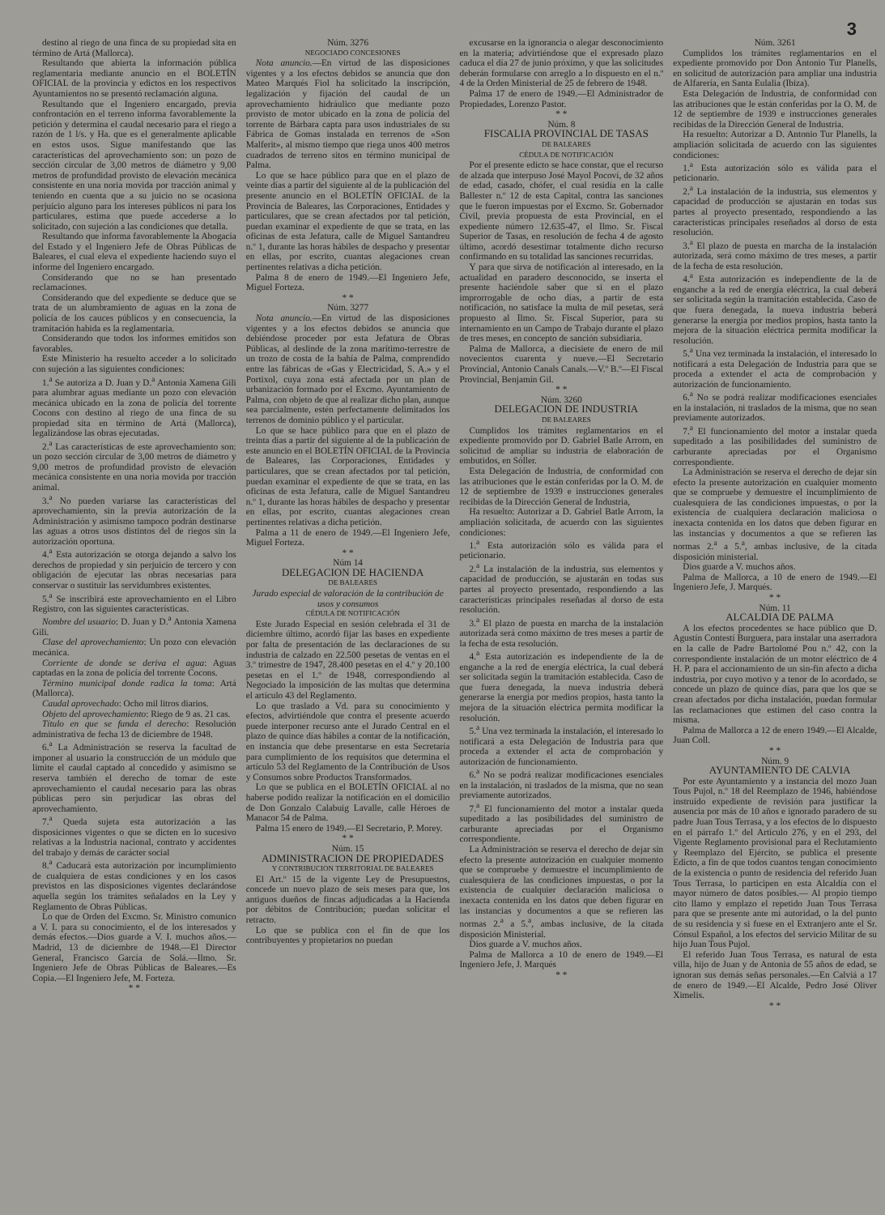3
destino al riego de una finca de su propiedad sita en término de Artá (Mallorca).
Resultando que abierta la información pública reglamentaria mediante anuncio en el BOLETÍN OFICIAL de la provincia y edictos en los respectivos Ayuntamientos no se presentó reclamación alguna.
Resultando que el Ingeniero encargado, previa confrontación en el terreno informa favorablemente la petición y determina el caudal necesario para el riego a razón de 1 l/s. y Ha. que es el generalmente aplicable en estos usos. Sigue manifestando que las características del aprovechamiento son: un pozo de sección circular de 3,00 metros de diámetro y 9,00 metros de profundidad provisto de elevación mecánica consistente en una noria movida por tracción animal y teniendo en cuenta que a su juicio no se ocasiona perjuicio alguno para los intereses públicos ni para los particulares, estima que puede accederse a lo solicitado, con sujeción a las condiciones que detalla.
Resultando que informa favorablemente la Abogacía del Estado y el Ingeniero Jefe de Obras Públicas de Baleares, el cual eleva el expediente haciendo suyo el informe del Ingeniero encargado.
Considerando que no se han presentado reclamaciones.
Considerando que del expediente se deduce que se trata de un alumbramiento de aguas en la zona de policía de los cauces públicos y en consecuencia, la tramitación habida es la reglamentaria.
Considerando que todos los informes emitidos son favorables.
Este Ministerio ha resuelto acceder a lo solicitado con sujeción a las siguientes condiciones:
1.<sup>a</sup> Se autoriza a D. Juan y D.<sup>a</sup> Antonia Xamena Gili para alumbrar aguas mediante un pozo con elevación mecánica ubicado en la zona de policía del torrente Cocons con destino al riego de una finca de su propiedad sita en término de Artá (Mallorca), legalizándose las obras ejecutadas.
2.<sup>a</sup> Las características de este aprovechamiento son: un pozo sección circular de 3,00 metros de diámetro y 9,00 metros de profundidad provisto de elevación mecánica consistente en una noria movida por tracción animal.
3.<sup>a</sup> No pueden variarse las características del aprovechamiento, sin la previa autorización de la Administración y asimismo tampoco podrán destinarse las aguas a otros usos distintos del de riegos sin la autorización oportuna.
4.<sup>a</sup> Esta autorización se otorga dejando a salvo los derechos de propiedad y sin perjuicio de tercero y con obligación de ejecutar las obras necesarias para conservar o sustituir las servidumbres existentes.
5.<sup>a</sup> Se inscribirá este aprovechamiento en el Libro Registro, con las siguientes características.
Nombre del usuario: D. Juan y D.<sup>a</sup> Antonia Xamena Gili.
Clase del aprovechamiento: Un pozo con elevación mecánica.
Corriente de donde se deriva el agua: Aguas captadas en la zona de policía del torrente Cocons.
Término municipal donde radica la toma: Artá (Mallorca).
Caudal aprovechado: Ocho mil litros diarios.
Objeto del aprovechamiento: Riego de 9 as. 21 cas.
Título en que se funda el derecho: Resolución administrativa de fecha 13 de diciembre de 1948.
6.<sup>a</sup> La Administración se reserva la facultad de imponer al usuario la construcción de un módulo que limite el caudal captado al concedido y asimismo se reserva también el derecho de tomar de este aprovechamiento el caudal necesario para las obras públicas pero sin perjudicar las obras del aprovechamiento.
7.<sup>a</sup> Queda sujeta esta autorización a las disposiciones vigentes o que se dicten en lo sucesivo relativas a la Industria nacional, contrato y accidentes del trabajo y demás de carácter social
8.<sup>a</sup> Caducará esta autorización por incumplimiento de cualquiera de estas condiciones y en los casos previstos en las disposiciones vigentes declarándose aquella según los trámites señalados en la Ley y Reglamento de Obras Públicas.
Lo que de Orden del Excmo. Sr. Ministro comunico a V. I. para su conocimiento, el de los interesados y demás efectos.—Dios guarde a V. I. muchos años.—Madrid, 13 de diciembre de 1948.—El Director General, Francisco García de Solá.—Ilmo. Sr. Ingeniero Jefe de Obras Públicas de Baleares.—Es Copia.—El Ingeniero Jefe, M. Forteza.
* *
Núm. 3276
NEGOCIADO CONCESIONES
Nota anuncio.—En virtud de las disposiciones vigentes y a los efectos debidos se anuncia que don Mateo Marqués Fiol ha solicitado la inscripción, legalización y fijación del caudal de un aprovechamiento hidráulico que mediante pozo provisto de motor ubicado en la zona de policía del torrente de Bárbara capta para usos industriales de su Fábrica de Gomas instalada en terrenos de «Son Malferit», al mismo tiempo que riega unos 400 metros cuadrados de terreno sitos en término municipal de Palma.
Lo que se hace público para que en el plazo de veinte días a partir del siguiente al de la publicación del presente anuncio en el BOLETÍN OFICIAL de la Provincia de Baleares, las Corporaciones, Entidades y particulares, que se crean afectados por tal petición, puedan examinar el expediente de que se trata, en las oficinas de esta Jefatura, calle de Miguel Santandreu n.º 1, durante las horas hábiles de despacho y presentar en ellas, por escrito, cuantas alegaciones crean pertinentes relativas a dicha petición.
Palma 8 de enero de 1949.—El Ingeniero Jefe, Miguel Forteza.
* *
Núm. 3277
Nota anuncio.—En virtud de las disposiciones vigentes y a los efectos debidos se anuncia que debiéndose proceder por esta Jefatura de Obras Públicas, al deslinde de la zona marítimo-terrestre de un trozo de costa de la bahía de Palma, comprendido entre las fábricas de «Gas y Electricidad, S. A.» y el Portixol, cuya zona está afectada por un plan de urbanización formado por el Excmo. Ayuntamiento de Palma, con objeto de que al realizar dicho plan, aunque sea parcialmente, estén perfectamente delimitados los terrenos de dominio público y el particular.
Lo que se hace público para que en el plazo de treinta días a partir del siguiente al de la publicación de este anuncio en el BOLETÍN OFICIAL de la Provincia de Baleares, las Corporaciones, Entidades y particulares, que se crean afectados por tal petición, puedan examinar el expediente de que se trata, en las oficinas de esta Jefatura, calle de Miguel Santandreu n.º 1, durante las horas hábiles de despacho y presentar en ellas, por escrito, cuantas alegaciones crean pertinentes relativas a dicha petición.
Palma a 11 de enero de 1949.—El Ingeniero Jefe, Miguel Forteza.
* *
Núm 14
DELEGACION DE HACIENDA
DE BALEARES
Jurado especial de valoración de la contribución de usos y consumos
CÉDULA DE NOTIFICACIÓN
Este Jurado Especial en sesión celebrada el 31 de diciembre último, acordó fijar las bases en expediente por falta de presentación de las declaraciones de su industria de calzado en 22.500 pesetas de ventas en el 3.º trimestre de 1947, 28.400 pesetas en el 4.º y 20.100 pesetas en el 1.º de 1948, correspondiendo al Negociado la imposición de las multas que determina el artículo 43 del Reglamento.
Lo que traslado a Vd. para su conocimiento y efectos, advirtiéndole que contra el presente acuerdo puede interponer recurso ante el Jurado Central en el plazo de quince días hábiles a contar de la notificación, en instancia que debe presentarse en esta Secretaría para cumplimiento de los requisitos que determina el artículo 53 del Reglamento de la Contribución de Usos y Consumos sobre Productos Transformados.
Lo que se publica en el BOLETÍN OFICIAL al no haberse podido realizar la notificación en el domicilio de Don Gonzalo Calabuig Lavalle, calle Héroes de Manacor 54 de Palma.
Palma 15 enero de 1949.—El Secretario, P. Morey.
* *
Núm. 15
ADMINISTRACION DE PROPIEDADES
Y CONTRIBUCION TERRITORIAL DE BALEARES
El Art.º 15 de la vigente Ley de Presupuestos, concede un nuevo plazo de seis meses para que, los antiguos dueños de fincas adjudicadas a la Hacienda por débitos de Contribución; puedan solicitar el retracto.
Lo que se publica con el fin de que los contribuyentes y propietarios no puedan
excusarse en la ignorancia o alegar desconocimiento en la materia; advirtiéndose que el expresado plazo caduca el día 27 de junio próximo, y que las solicitudes deberán formularse con arreglo a lo dispuesto en el n.º 4 de la Orden Ministerial de 25 de febrero de 1948.
Palma 17 de enero de 1949.—El Administrador de Propiedades, Lorenzo Pastor.
* *
Núm. 8
FISCALIA PROVINCIAL DE TASAS
DE BALEARES
CÉDULA DE NOTIFICACIÓN
Por el presente edicto se hace constar, que el recurso de alzada que interpuso José Mayol Pocoví, de 32 años de edad, casado, chófer, el cual residía en la calle Ballester n.º 12 de esta Capital, contra las sanciones que le fueron impuestas por el Excmo. Sr. Gobernador Civil, previa propuesta de esta Provincial, en el expediente número 12.635-47, el Ilmo. Sr. Fiscal Superior de Tasas, en resolución de fecha 4 de agosto último, acordó desestimar totalmente dicho recurso confirmando en su totalidad las sanciones recurridas.
Y para que sirva de notificación al interesado, en la actualidad en paradero desconocido, se inserta el presente haciéndole saber que si en el plazo improrrogable de ocho días, a partir de esta notificación, no satisface la multa de mil pesetas, será propuesto al Ilmo. Sr. Fiscal Superior, para su internamiento en un Campo de Trabajo durante el plazo de tres meses, en concepto de sanción subsidiaria.
Palma de Mallorca, a diecisiete de enero de mil novecientos cuarenta y nueve.—El Secretario Provincial, Antonio Canals Canals.—V.º B.º—El Fiscal Provincial, Benjamín Gil.
* *
Núm. 3260
DELEGACION DE INDUSTRIA
DE BALEARES
Cumplidos los trámites reglamentarios en el expediente promovido por D. Gabriel Batle Arrom, en solicitud de ampliar su industria de elaboración de embutidos, en Sóller.
Esta Delegación de Industria, de conformidad con las atribuciones que le están conferidas por la O. M. de 12 de septiembre de 1939 e instrucciones generales recibidas de la Dirección General de Industria,
Ha resuelto: Autorizar a D. Gabriel Batle Arrom, la ampliación solicitada, de acuerdo con las siguientes condiciones:
1.<sup>a</sup> Esta autorización sólo es válida para el peticionario.
2.<sup>a</sup> La instalación de la industria, sus elementos y capacidad de producción, se ajustarán en todas sus partes al proyecto presentado, respondiendo a las características principales reseñadas al dorso de esta resolución.
3.<sup>a</sup> El plazo de puesta en marcha de la instalación autorizada será como máximo de tres meses a partir de la fecha de esta resolución.
4.<sup>a</sup> Esta autorización es independiente de la de enganche a la red de energía eléctrica, la cual deberá ser solicitada según la tramitación establecida. Caso de que fuera denegada, la nueva industria deberá generarse la energía por medios propios, hasta tanto la mejora de la situación eléctrica permita modificar la resolución.
5.<sup>a</sup> Una vez terminada la instalación, el interesado lo notificará a esta Delegación de Industria para que proceda a extender el acta de comprobación y autorización de funcionamiento.
6.<sup>a</sup> No se podrá realizar modificaciones esenciales en la instalación, ni traslados de la misma, que no sean previamente autorizados.
7.<sup>a</sup> El funcionamiento del motor a instalar queda supeditado a las posibilidades del suministro de carburante apreciadas por el Organismo correspondiente.
La Administración se reserva el derecho de dejar sin efecto la presente autorización en cualquier momento que se compruebe y demuestre el incumplimiento de cualesquiera de las condiciones impuestas, o por la existencia de cualquier declaración maliciosa o inexacta contenida en los datos que deben figurar en las instancias y documentos a que se refieren las normas 2.<sup>a</sup> a 5.<sup>a</sup>, ambas inclusive, de la citada disposición Ministerial.
Dios guarde a V. muchos años.
Palma de Mallorca a 10 de enero de 1949.—El Ingeniero Jefe, J. Marqués
* *
Núm. 3261
Cumplidos los trámites reglamentarios en el expediente promovido por Don Antonio Tur Planells, en solicitud de autorización para ampliar una industria de Alfarería, en Santa Eulalia (Ibiza).
Esta Delegación de Industria, de conformidad con las atribuciones que le están conferidas por la O. M. de 12 de septiembre de 1939 e instrucciones generales recibidas de la Dirección General de Industria.
Ha resuelto: Autorizar a D. Antonio Tur Planells, la ampliación solicitada de acuerdo con las siguientes condiciones:
1.<sup>a</sup> Esta autorización sólo es válida para el peticionario.
2.<sup>a</sup> La instalación de la industria, sus elementos y capacidad de producción se ajustarán en todas sus partes al proyecto presentado, respondiendo a las características principales reseñados al dorso de esta resolución.
3.<sup>a</sup> El plazo de puesta en marcha de la instalación autorizada, será como máximo de tres meses, a partir de la fecha de esta resolución.
4.<sup>a</sup> Esta autorización es independiente de la de enganche a la red de energía eléctrica, la cual deberá ser solicitada según la tramitación establecida. Caso de que fuera denegada, la nueva industria beberá generarse la energía por medios propios, hasta tanto la mejora de la situación eléctrica permita modificar la resolución.
5.<sup>a</sup> Una vez terminada la instalación, el interesado lo notificará a esta Delegación de Industria para que se proceda a extender el acta de comprobación y autorización de funcionamiento.
6.<sup>a</sup> No se podrá realizar modificaciones esenciales en la instalación, ni traslados de la misma, que no sean previamente autorizados.
7.<sup>a</sup> El funcionamiento del motor a instalar queda supeditado a las posibilidades del suministro de carburante apreciadas por el Organismo correspondiente.
La Administración se reserva el derecho de dejar sin efecto la presente autorización en cualquier momento que se compruebe y demuestre el incumplimiento de cualesquiera de las condiciones impuestas, o por la existencia de cualquiera declaración maliciosa o inexacta contenida en los datos que deben figurar en las instancias y documentos a que se refieren las normas 2.<sup>a</sup> a 5.<sup>a</sup>, ambas inclusive, de la citada disposición ministerial.
Dios guarde a V. muchos años.
Palma de Mallorca, a 10 de enero de 1949.—El Ingeniero Jefe, J. Marqués.
* *
Núm. 11
ALCALDIA DE PALMA
A los efectos procedentes se hace público que D. Agustín Contestí Burguera, para instalar una aserradora en la calle de Padre Bartolomé Pou n.º 42, con la correspondiente instalación de un motor eléctrico de 4 H. P. para el accionamiento de un sin-fin afecto a dicha industria, por cuyo motivo y a tenor de lo acordado, se concede un plazo de quince días, para que los que se crean afectados por dicha instalación, puedan formular las reclamaciones que estimen del caso contra la misma.
Palma de Mallorca a 12 de enero 1949.—El Alcalde, Juan Coll.
* *
Núm. 9
AYUNTAMIENTO DE CALVIA
Por este Ayuntamiento y a instancia del mozo Juan Tous Pujol, n.º 18 del Reemplazo de 1946, habiéndose instruído expediente de revisión para justificar la ausencia por más de 10 años e ignorado paradero de su padre Juan Tous Terrasa, y a los efectos de lo dispuesto en el párrafo 1.º del Artículo 276, y en el 293, del Vigente Reglamento provisional para el Reclutamiento y Reemplazo del Ejército, se publica el presente Edicto, a fin de que todos cuantos tengan conocimiento de la existencia o punto de residencia del referido Juan Tous Terrasa, lo participen en esta Alcaldía con el mayor número de datos posibles.— Al propio tiempo cito llamo y emplazo el repetido Juan Tous Terrasa para que se presente ante mi autoridad, o la del punto de su residencia y si fuese en el Extranjero ante el Sr. Cónsul Español, a los efectos del servicio Militar de su hijo Juan Tous Pujol.
El referido Juan Tous Terrasa, es natural de esta villa, hijo de Juan y de Antonia de 55 años de edad, se ignoran sus demás señas personales.—En Calviá a 17 de enero de 1949.—El Alcalde, Pedro José Oliver Ximelis.
* *